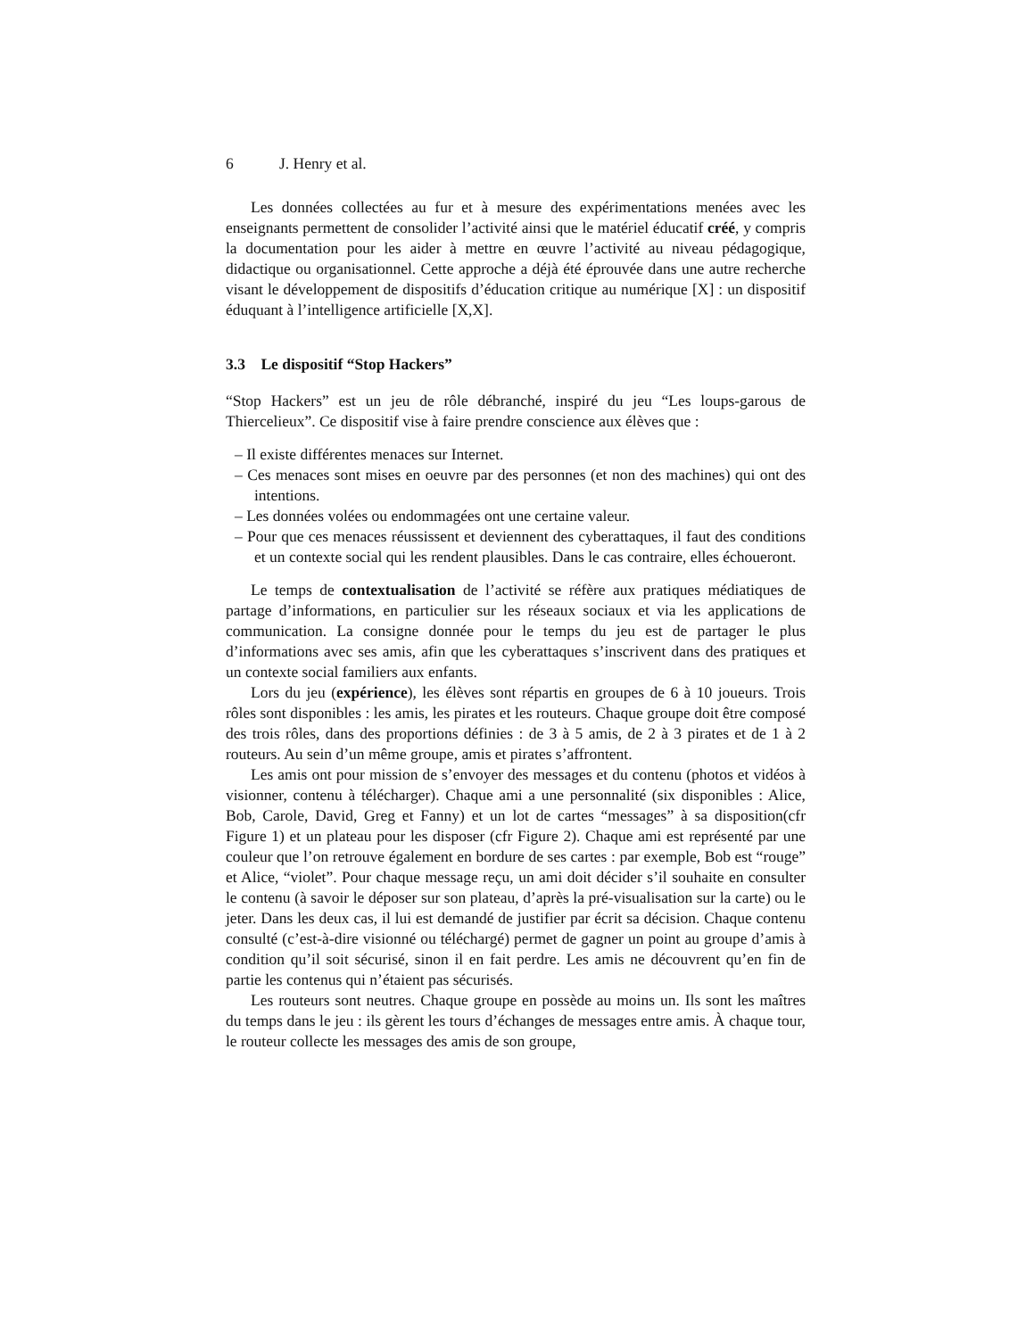6 J. Henry et al.
Les données collectées au fur et à mesure des expérimentations menées avec les enseignants permettent de consolider l’activité ainsi que le matériel éducatif créé, y compris la documentation pour les aider à mettre en œuvre l’activité au niveau pédagogique, didactique ou organisationnel. Cette approche a déjà été éprouvée dans une autre recherche visant le développement de dispositifs d’éducation critique au numérique [X] : un dispositif éduquant à l’intelligence artificielle [X,X].
3.3 Le dispositif “Stop Hackers”
“Stop Hackers” est un jeu de rôle débranché, inspiré du jeu “Les loups-garous de Thiercelieux”. Ce dispositif vise à faire prendre conscience aux élèves que :
– Il existe différentes menaces sur Internet.
– Ces menaces sont mises en oeuvre par des personnes (et non des machines) qui ont des intentions.
– Les données volées ou endommagées ont une certaine valeur.
– Pour que ces menaces réussissent et deviennent des cyberattaques, il faut des conditions et un contexte social qui les rendent plausibles. Dans le cas contraire, elles échoueront.
Le temps de contextualisation de l’activité se réfère aux pratiques médiatiques de partage d’informations, en particulier sur les réseaux sociaux et via les applications de communication. La consigne donnée pour le temps du jeu est de partager le plus d’informations avec ses amis, afin que les cyberattaques s’inscrivent dans des pratiques et un contexte social familiers aux enfants.
Lors du jeu (expérience), les élèves sont répartis en groupes de 6 à 10 joueurs. Trois rôles sont disponibles : les amis, les pirates et les routeurs. Chaque groupe doit être composé des trois rôles, dans des proportions définies : de 3 à 5 amis, de 2 à 3 pirates et de 1 à 2 routeurs. Au sein d’un même groupe, amis et pirates s’affrontent.
Les amis ont pour mission de s’envoyer des messages et du contenu (photos et vidéos à visionner, contenu à télécharger). Chaque ami a une personnalité (six disponibles : Alice, Bob, Carole, David, Greg et Fanny) et un lot de cartes “messages” à sa disposition(cfr Figure 1) et un plateau pour les disposer (cfr Figure 2). Chaque ami est représenté par une couleur que l’on retrouve également en bordure de ses cartes : par exemple, Bob est “rouge” et Alice, “violet”. Pour chaque message reçu, un ami doit décider s’il souhaite en consulter le contenu (à savoir le déposer sur son plateau, d’après la pré-visualisation sur la carte) ou le jeter. Dans les deux cas, il lui est demandé de justifier par écrit sa décision. Chaque contenu consulté (c’est-à-dire visionné ou téléchargé) permet de gagner un point au groupe d’amis à condition qu’il soit sécurisé, sinon il en fait perdre. Les amis ne découvrent qu’en fin de partie les contenus qui n’étaient pas sécurisés.
Les routeurs sont neutres. Chaque groupe en possède au moins un. Ils sont les maîtres du temps dans le jeu : ils gèrent les tours d’échanges de messages entre amis. À chaque tour, le routeur collecte les messages des amis de son groupe,